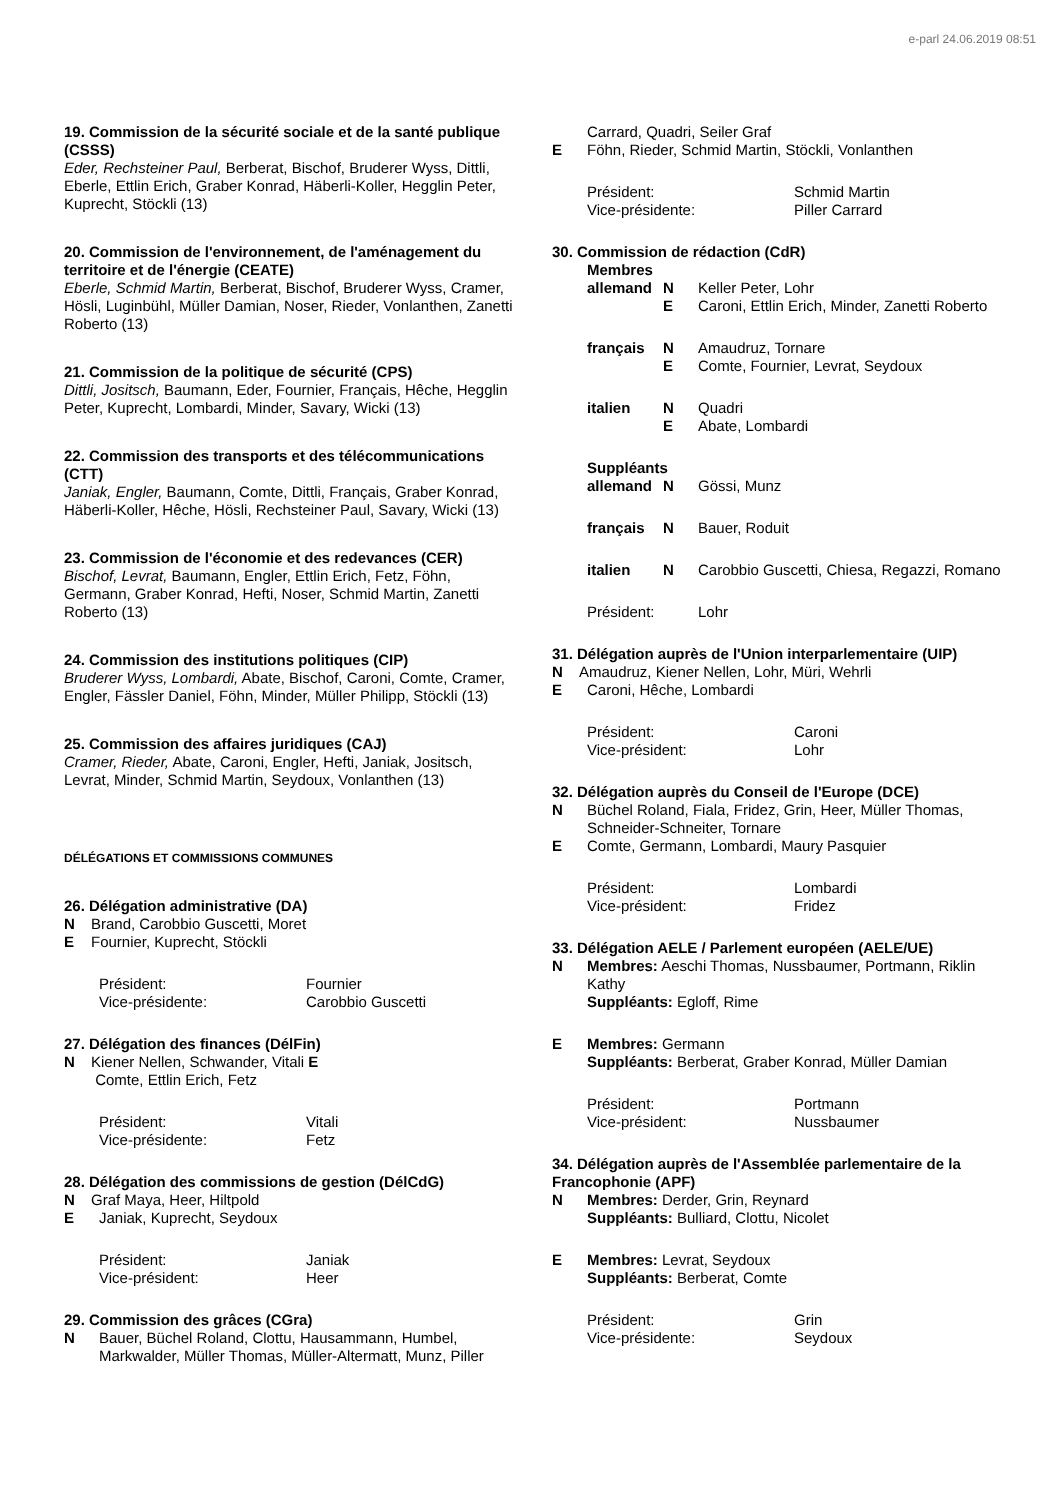e-parl 24.06.2019 08:51
19. Commission de la sécurité sociale et de la santé publique (CSSS)
Eder, Rechsteiner Paul, Berberat, Bischof, Bruderer Wyss, Dittli, Eberle, Ettlin Erich, Graber Konrad, Häberli-Koller, Hegglin Peter, Kuprecht, Stöckli (13)
20. Commission de l'environnement, de l'aménagement du territoire et de l'énergie (CEATE)
Eberle, Schmid Martin, Berberat, Bischof, Bruderer Wyss, Cramer, Hösli, Luginbühl, Müller Damian, Noser, Rieder, Vonlanthen, Zanetti Roberto (13)
21. Commission de la politique de sécurité (CPS)
Dittli, Jositsch, Baumann, Eder, Fournier, Français, Hêche, Hegglin Peter, Kuprecht, Lombardi, Minder, Savary, Wicki (13)
22. Commission des transports et des télécommunications (CTT)
Janiak, Engler, Baumann, Comte, Dittli, Français, Graber Konrad, Häberli-Koller, Hêche, Hösli, Rechsteiner Paul, Savary, Wicki (13)
23. Commission de l'économie et des redevances (CER)
Bischof, Levrat, Baumann, Engler, Ettlin Erich, Fetz, Föhn, Germann, Graber Konrad, Hefti, Noser, Schmid Martin, Zanetti Roberto (13)
24. Commission des institutions politiques (CIP)
Bruderer Wyss, Lombardi, Abate, Bischof, Caroni, Comte, Cramer, Engler, Fässler Daniel, Föhn, Minder, Müller Philipp, Stöckli (13)
25. Commission des affaires juridiques (CAJ)
Cramer, Rieder, Abate, Caroni, Engler, Hefti, Janiak, Jositsch, Levrat, Minder, Schmid Martin, Seydoux, Vonlanthen (13)
DÉLÉGATIONS ET COMMISSIONS COMMUNES
26. Délégation administrative (DA)
N Brand, Carobbio Guscetti, Moret
E Fournier, Kuprecht, Stöckli
Président: Fournier Vice-présidente: Carobbio Guscetti
27. Délégation des finances (DélFin)
N Kiener Nellen, Schwander, Vitali E
Comte, Ettlin Erich, Fetz
Président: Vitali Vice-présidente: Fetz
28. Délégation des commissions de gestion (DélCdG)
N Graf Maya, Heer, Hiltpold
E Janiak, Kuprecht, Seydoux
Président: Janiak Vice-président: Heer
29. Commission des grâces (CGra)
N Bauer, Büchel Roland, Clottu, Hausammann, Humbel, Markwalder, Müller Thomas, Müller-Altermatt, Munz, Piller
Carrard, Quadri, Seiler Graf
E Föhn, Rieder, Schmid Martin, Stöckli, Vonlanthen
Président: Schmid Martin Vice-présidente: Piller Carrard
30. Commission de rédaction (CdR)
Membres allemand N Keller Peter, Lohr E Caroni, Ettlin Erich, Minder, Zanetti Roberto français N Amaudruz, Tornare E Comte, Fournier, Levrat, Seydoux italien N Quadri E Abate, Lombardi Suppléants allemand N Gössi, Munz français N Bauer, Roduit italien N Carobbio Guscetti, Chiesa, Regazzi, Romano Président: Lohr
31. Délégation auprès de l'Union interparlementaire (UIP)
N Amaudruz, Kiener Nellen, Lohr, Müri, Wehrli
E Caroni, Hêche, Lombardi
Président: Caroni Vice-président: Lohr
32. Délégation auprès du Conseil de l'Europe (DCE)
N Büchel Roland, Fiala, Fridez, Grin, Heer, Müller Thomas, Schneider-Schneiter, Tornare
E Comte, Germann, Lombardi, Maury Pasquier
Président: Lombardi Vice-président: Fridez
33. Délégation AELE / Parlement européen (AELE/UE)
N Membres: Aeschi Thomas, Nussbaumer, Portmann, Riklin Kathy
Suppléants: Egloff, Rime
E Membres: Germann
Suppléants: Berberat, Graber Konrad, Müller Damian
Président: Portmann Vice-président: Nussbaumer
34. Délégation auprès de l'Assemblée parlementaire de la Francophonie (APF)
N Membres: Derder, Grin, Reynard
Suppléants: Bulliard, Clottu, Nicolet
E Membres: Levrat, Seydoux
Suppléants: Berberat, Comte
Président: Grin Vice-présidente: Seydoux